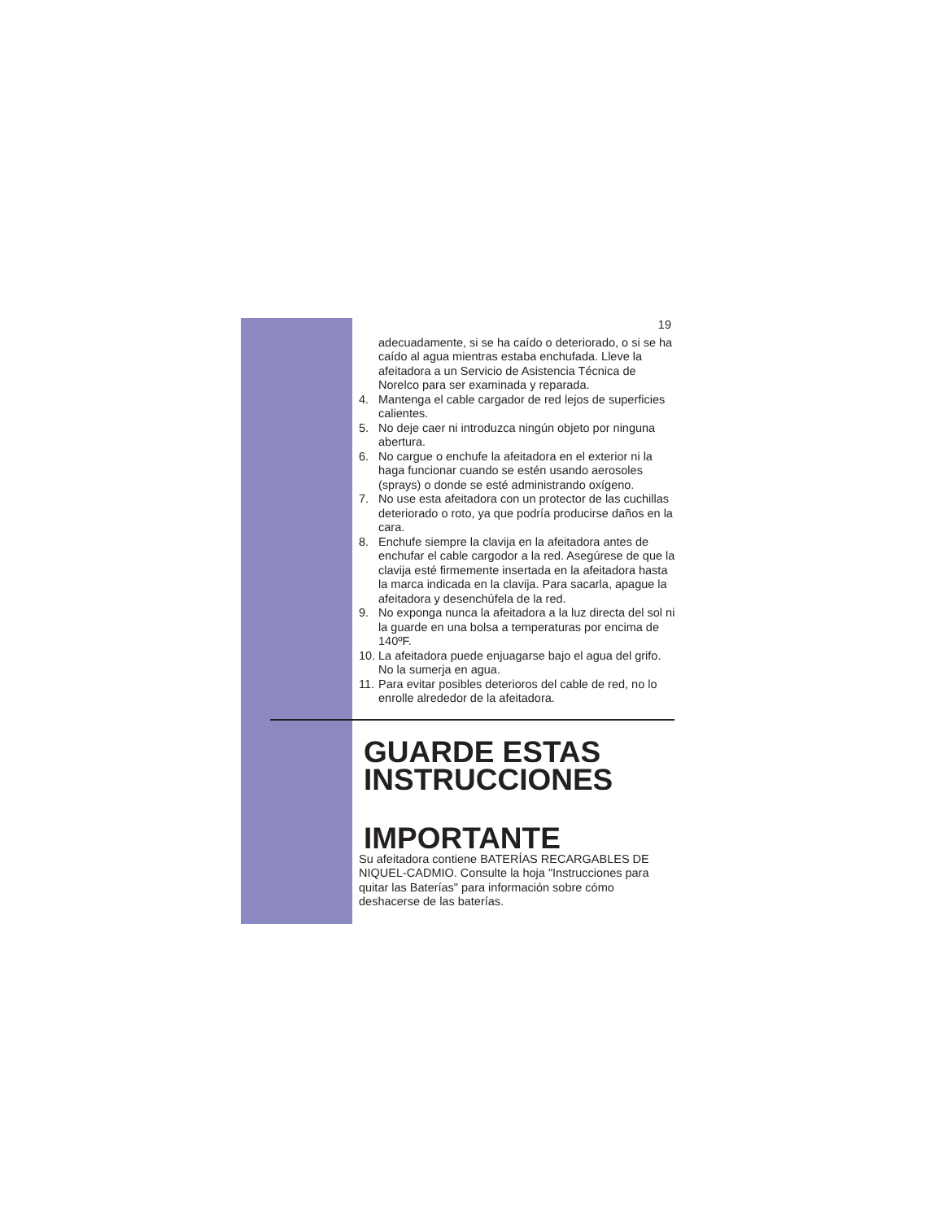19
adecuadamente, si se ha caído o deteriorado, o si se ha caído al agua mientras estaba enchufada. Lleve la afeitadora a un Servicio de Asistencia Técnica de Norelco para ser examinada y reparada.
4. Mantenga el cable cargador de red lejos de superficies calientes.
5. No deje caer ni introduzca ningún objeto por ninguna abertura.
6. No cargue o enchufe la afeitadora en el exterior ni la haga funcionar cuando se estén usando aerosoles (sprays) o donde se esté administrando oxígeno.
7. No use esta afeitadora con un protector de las cuchillas deteriorado o roto, ya que podría producirse daños en la cara.
8. Enchufe siempre la clavija en la afeitadora antes de enchufar el cable cargodor a la red. Asegúrese de que la clavija esté firmemente insertada en la afeitadora hasta la marca indicada en la clavija. Para sacarla, apague la afeitadora y desenchúfela de la red.
9. No exponga nunca la afeitadora a la luz directa del sol ni la guarde en una bolsa a temperaturas por encima de 140ºF.
10. La afeitadora puede enjuagarse bajo el agua del grifo. No la sumerja en agua.
11. Para evitar posibles deterioros del cable de red, no lo enrolle alrededor de la afeitadora.
GUARDE ESTAS INSTRUCCIONES
IMPORTANTE
Su afeitadora contiene BATERÍAS RECARGABLES DE NIQUEL-CADMIO. Consulte la hoja "Instrucciones para quitar las Baterías" para información sobre cómo deshacerse de las baterías.